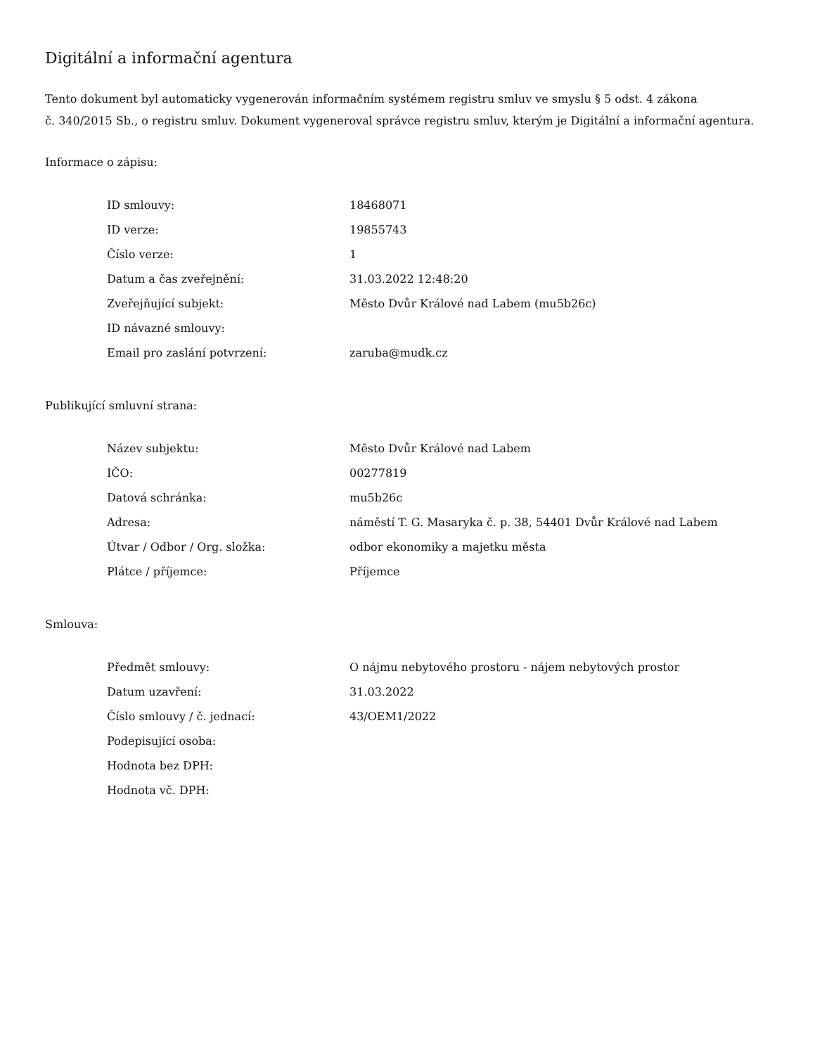Digitální a informační agentura
Tento dokument byl automaticky vygenerován informačním systémem registru smluv ve smyslu § 5 odst. 4 zákona
č. 340/2015 Sb., o registru smluv. Dokument vygeneroval správce registru smluv, kterým je Digitální a informační agentura.
Informace o zápisu:
| ID smlouvy: | 18468071 |
| ID verze: | 19855743 |
| Číslo verze: | 1 |
| Datum a čas zveřejnění: | 31.03.2022 12:48:20 |
| Zveřejňující subjekt: | Město Dvůr Králové nad Labem (mu5b26c) |
| ID návazné smlouvy: | |
| Email pro zaslání potvrzení: | zaruba@mudk.cz |
Publikující smluvní strana:
| Název subjektu: | Město Dvůr Králové nad Labem |
| IČO: | 00277819 |
| Datová schránka: | mu5b26c |
| Adresa: | náměstí T. G. Masaryka č. p. 38, 54401 Dvůr Králové nad Labem |
| Útvar / Odbor / Org. složka: | odbor ekonomiky a majetku města |
| Plátce / příjemce: | Příjemce |
Smlouva:
| Předmět smlouvy: | O nájmu nebytového prostoru - nájem nebytových prostor |
| Datum uzavření: | 31.03.2022 |
| Číslo smlouvy / č. jednací: | 43/OEM1/2022 |
| Podepisující osoba: | |
| Hodnota bez DPH: | |
| Hodnota vč. DPH: | |